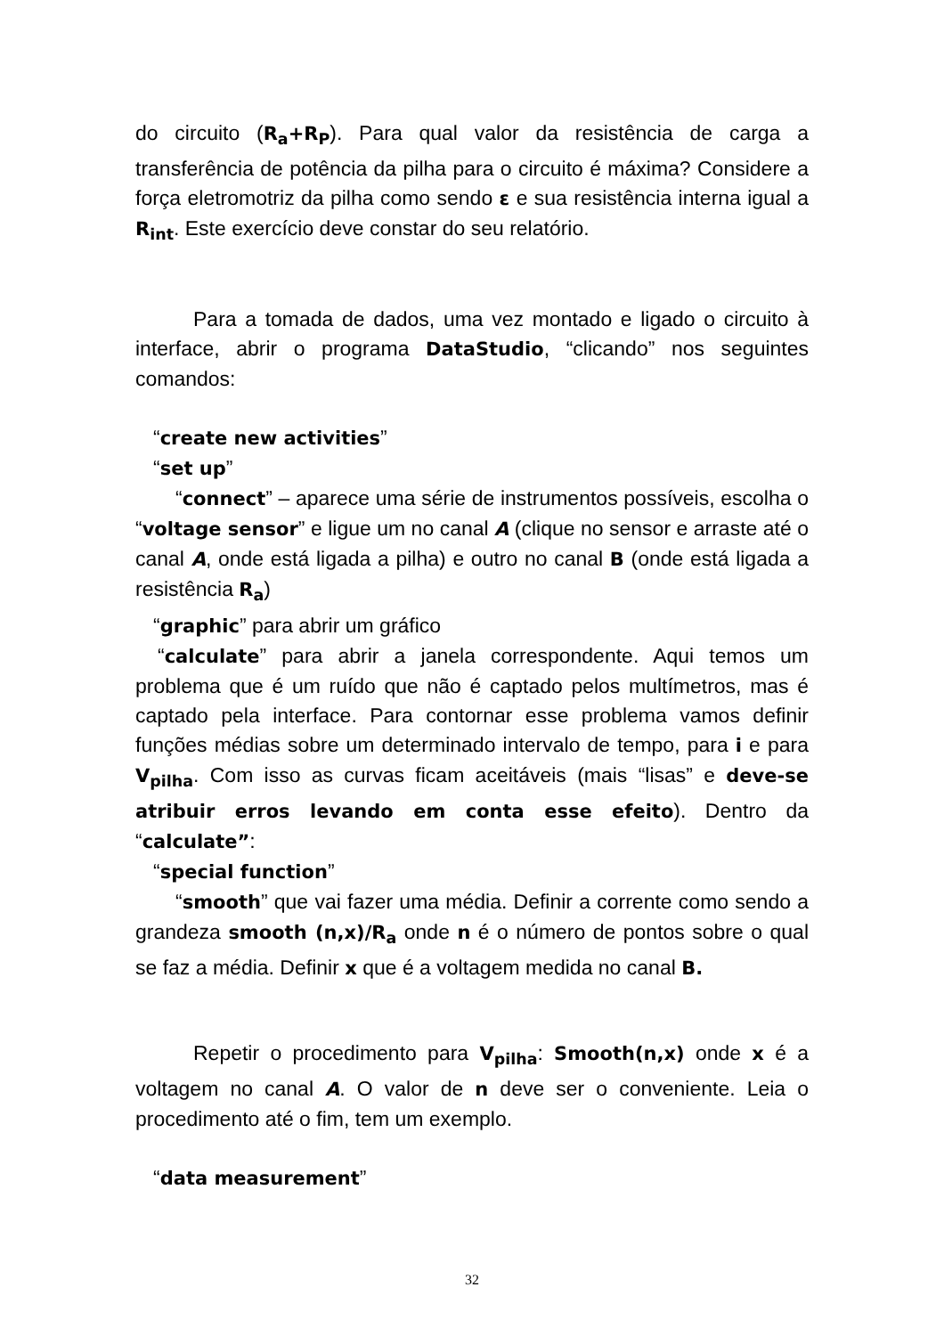do circuito (R<sub>a</sub>+R<sub>P</sub>). Para qual valor da resistência de carga a transferência de potência da pilha para o circuito é máxima? Considere a força eletromotriz da pilha como sendo ε e sua resistência interna igual a R<sub>int</sub>. Este exercício deve constar do seu relatório.
Para a tomada de dados, uma vez montado e ligado o circuito à interface, abrir o programa DataStudio, “clicando” nos seguintes comandos:
“create new activities”
“set up”
“connect” – aparece uma série de instrumentos possíveis, escolha o “voltage sensor” e ligue um no canal A (clique no sensor e arraste até o canal A, onde está ligada a pilha) e outro no canal B (onde está ligada a resistência R<sub>a</sub>)
“graphic” para abrir um gráfico
“calculate” para abrir a janela correspondente. Aqui temos um problema que é um ruído que não é captado pelos multímetros, mas é captado pela interface. Para contornar esse problema vamos definir funções médias sobre um determinado intervalo de tempo, para i e para V<sub>pilha</sub>. Com isso as curvas ficam aceitáveis (mais “lisas” e deve-se atribuir erros levando em conta esse efeito). Dentro da “calculate”:
“special function”
“smooth” que vai fazer uma média. Definir a corrente como sendo a grandeza smooth (n,x)/R<sub>a</sub> onde n é o número de pontos sobre o qual se faz a média. Definir x que é a voltagem medida no canal B.
Repetir o procedimento para V<sub>pilha</sub>: Smooth(n,x) onde x é a voltagem no canal A. O valor de n deve ser o conveniente. Leia o procedimento até o fim, tem um exemplo.
“data measurement”
32